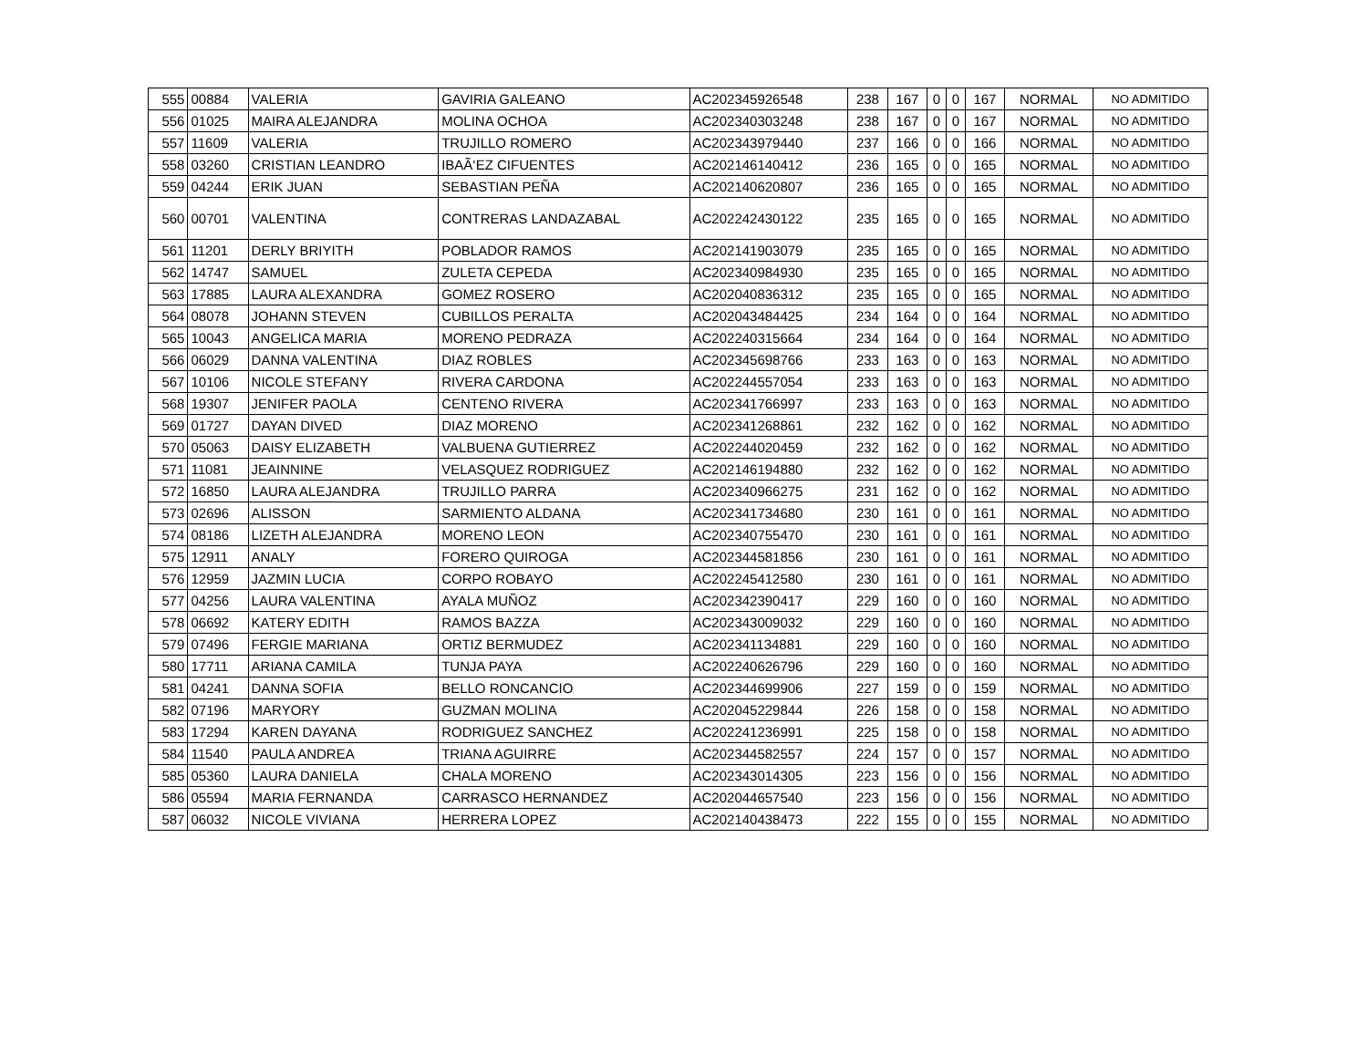| 555 | 00884 | VALERIA | GAVIRIA GALEANO | AC202345926548 | 238 | 167 | 0 | 0 | 167 | NORMAL | NO ADMITIDO |
| 556 | 01025 | MAIRA ALEJANDRA | MOLINA OCHOA | AC202340303248 | 238 | 167 | 0 | 0 | 167 | NORMAL | NO ADMITIDO |
| 557 | 11609 | VALERIA | TRUJILLO ROMERO | AC202343979440 | 237 | 166 | 0 | 0 | 166 | NORMAL | NO ADMITIDO |
| 558 | 03260 | CRISTIAN LEANDRO | IBAÃ‘EZ CIFUENTES | AC202146140412 | 236 | 165 | 0 | 0 | 165 | NORMAL | NO ADMITIDO |
| 559 | 04244 | ERIK JUAN | SEBASTIAN PEÑA | AC202140620807 | 236 | 165 | 0 | 0 | 165 | NORMAL | NO ADMITIDO |
| 560 | 00701 | VALENTINA | CONTRERAS LANDAZABAL | AC202242430122 | 235 | 165 | 0 | 0 | 165 | NORMAL | NO ADMITIDO |
| 561 | 11201 | DERLY BRIYITH | POBLADOR RAMOS | AC202141903079 | 235 | 165 | 0 | 0 | 165 | NORMAL | NO ADMITIDO |
| 562 | 14747 | SAMUEL | ZULETA CEPEDA | AC202340984930 | 235 | 165 | 0 | 0 | 165 | NORMAL | NO ADMITIDO |
| 563 | 17885 | LAURA ALEXANDRA | GOMEZ ROSERO | AC202040836312 | 235 | 165 | 0 | 0 | 165 | NORMAL | NO ADMITIDO |
| 564 | 08078 | JOHANN STEVEN | CUBILLOS PERALTA | AC202043484425 | 234 | 164 | 0 | 0 | 164 | NORMAL | NO ADMITIDO |
| 565 | 10043 | ANGELICA MARIA | MORENO PEDRAZA | AC202240315664 | 234 | 164 | 0 | 0 | 164 | NORMAL | NO ADMITIDO |
| 566 | 06029 | DANNA VALENTINA | DIAZ ROBLES | AC202345698766 | 233 | 163 | 0 | 0 | 163 | NORMAL | NO ADMITIDO |
| 567 | 10106 | NICOLE STEFANY | RIVERA CARDONA | AC202244557054 | 233 | 163 | 0 | 0 | 163 | NORMAL | NO ADMITIDO |
| 568 | 19307 | JENIFER PAOLA | CENTENO RIVERA | AC202341766997 | 233 | 163 | 0 | 0 | 163 | NORMAL | NO ADMITIDO |
| 569 | 01727 | DAYAN DIVED | DIAZ MORENO | AC202341268861 | 232 | 162 | 0 | 0 | 162 | NORMAL | NO ADMITIDO |
| 570 | 05063 | DAISY ELIZABETH | VALBUENA GUTIERREZ | AC202244020459 | 232 | 162 | 0 | 0 | 162 | NORMAL | NO ADMITIDO |
| 571 | 11081 | JEAINNINE | VELASQUEZ RODRIGUEZ | AC202146194880 | 232 | 162 | 0 | 0 | 162 | NORMAL | NO ADMITIDO |
| 572 | 16850 | LAURA ALEJANDRA | TRUJILLO PARRA | AC202340966275 | 231 | 162 | 0 | 0 | 162 | NORMAL | NO ADMITIDO |
| 573 | 02696 | ALISSON | SARMIENTO ALDANA | AC202341734680 | 230 | 161 | 0 | 0 | 161 | NORMAL | NO ADMITIDO |
| 574 | 08186 | LIZETH ALEJANDRA | MORENO LEON | AC202340755470 | 230 | 161 | 0 | 0 | 161 | NORMAL | NO ADMITIDO |
| 575 | 12911 | ANALY | FORERO QUIROGA | AC202344581856 | 230 | 161 | 0 | 0 | 161 | NORMAL | NO ADMITIDO |
| 576 | 12959 | JAZMIN LUCIA | CORPO ROBAYO | AC202245412580 | 230 | 161 | 0 | 0 | 161 | NORMAL | NO ADMITIDO |
| 577 | 04256 | LAURA VALENTINA | AYALA MUÑOZ | AC202342390417 | 229 | 160 | 0 | 0 | 160 | NORMAL | NO ADMITIDO |
| 578 | 06692 | KATERY EDITH | RAMOS BAZZA | AC202343009032 | 229 | 160 | 0 | 0 | 160 | NORMAL | NO ADMITIDO |
| 579 | 07496 | FERGIE MARIANA | ORTIZ BERMUDEZ | AC202341134881 | 229 | 160 | 0 | 0 | 160 | NORMAL | NO ADMITIDO |
| 580 | 17711 | ARIANA CAMILA | TUNJA PAYA | AC202240626796 | 229 | 160 | 0 | 0 | 160 | NORMAL | NO ADMITIDO |
| 581 | 04241 | DANNA SOFIA | BELLO RONCANCIO | AC202344699906 | 227 | 159 | 0 | 0 | 159 | NORMAL | NO ADMITIDO |
| 582 | 07196 | MARYORY | GUZMAN MOLINA | AC202045229844 | 226 | 158 | 0 | 0 | 158 | NORMAL | NO ADMITIDO |
| 583 | 17294 | KAREN DAYANA | RODRIGUEZ SANCHEZ | AC202241236991 | 225 | 158 | 0 | 0 | 158 | NORMAL | NO ADMITIDO |
| 584 | 11540 | PAULA ANDREA | TRIANA AGUIRRE | AC202344582557 | 224 | 157 | 0 | 0 | 157 | NORMAL | NO ADMITIDO |
| 585 | 05360 | LAURA DANIELA | CHALA MORENO | AC202343014305 | 223 | 156 | 0 | 0 | 156 | NORMAL | NO ADMITIDO |
| 586 | 05594 | MARIA FERNANDA | CARRASCO HERNANDEZ | AC202044657540 | 223 | 156 | 0 | 0 | 156 | NORMAL | NO ADMITIDO |
| 587 | 06032 | NICOLE VIVIANA | HERRERA LOPEZ | AC202140438473 | 222 | 155 | 0 | 0 | 155 | NORMAL | NO ADMITIDO |